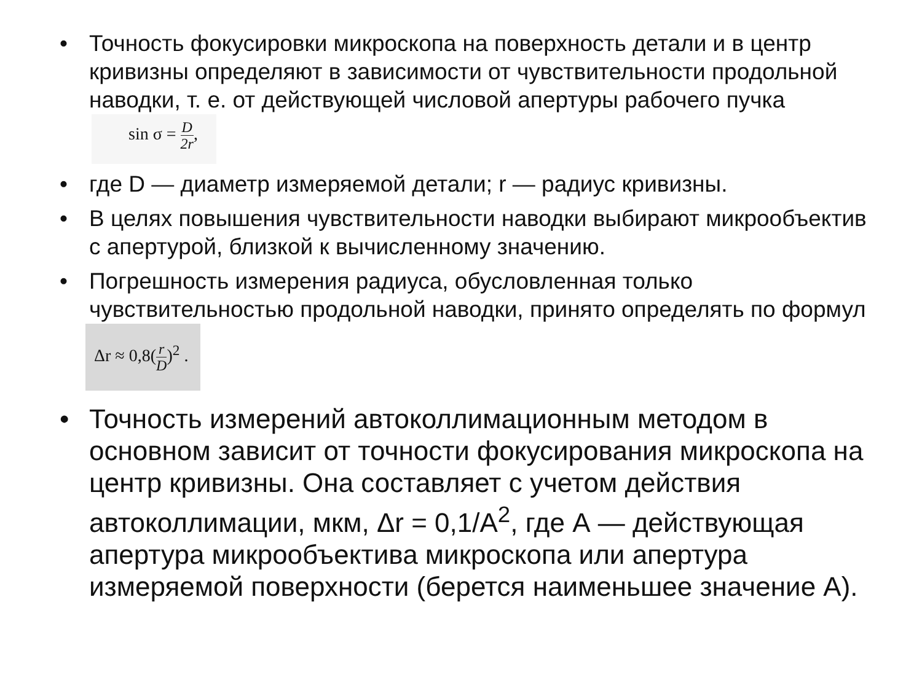• Точность фокусировки микроскопа на поверхность детали и в центр кривизны определяют в зависимости от чувствительности продольной наводки, т. е. от действующей числовой апертуры рабочего пучка sin σ = D 2r,
• где D — диаметр измеряемой детали; r — радиус кривизны.
• В целях повышения чувствительности наводки выбирают микрообъектив с апертурой, близкой к вычисленному значению.
• Погрешность измерения радиуса, обусловленная только чувствительностью продольной наводки, принято определять по формул Δr ≈ 0,8(r D)<sup>2</sup> .
• Точность измерений автоколлимационным методом в основном зависит от точности фокусирования микроскопа на центр кривизны. Она составляет с учетом действия автоколлимации, мкм, Δr = 0,1/A<sup>2</sup>, где А — действующая апертура микрообъектива микроскопа или апертура измеряемой поверхности (берется наименьшее значение А).